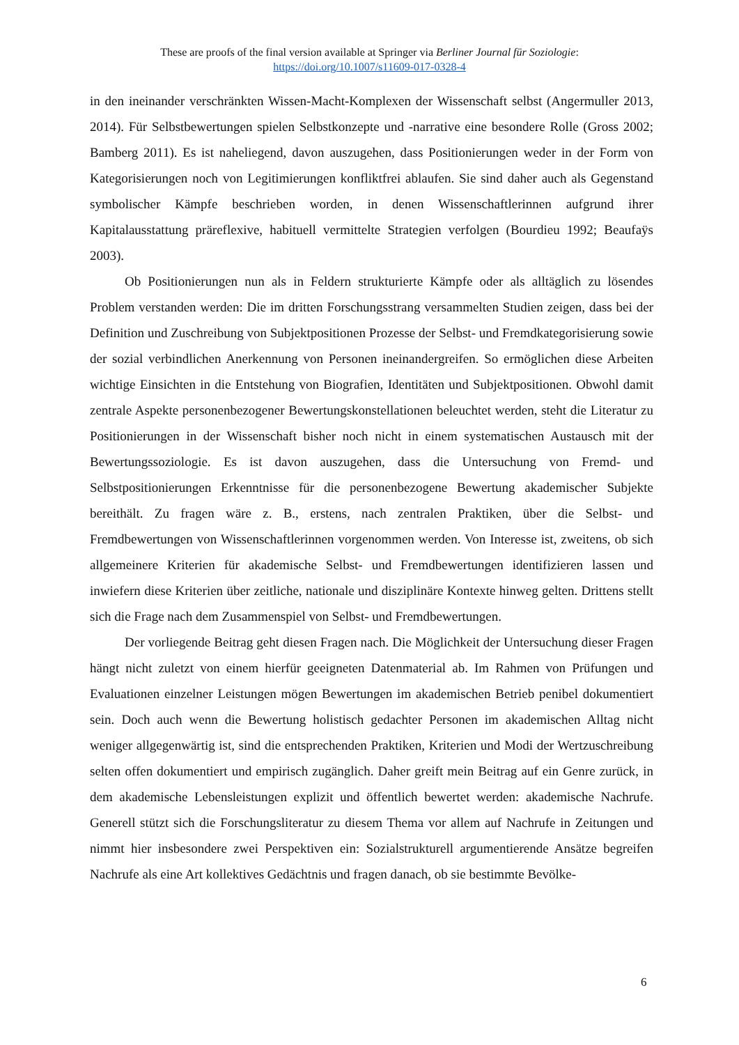These are proofs of the final version available at Springer via Berliner Journal für Soziologie:
https://doi.org/10.1007/s11609-017-0328-4
in den ineinander verschränkten Wissen-Macht-Komplexen der Wissenschaft selbst (Angermuller 2013, 2014). Für Selbstbewertungen spielen Selbstkonzepte und -narrative eine besondere Rolle (Gross 2002; Bamberg 2011). Es ist naheliegend, davon auszugehen, dass Positionierungen weder in der Form von Kategorisierungen noch von Legitimierungen konfliktfrei ablaufen. Sie sind daher auch als Gegenstand symbolischer Kämpfe beschrieben worden, in denen Wissenschaftlerinnen aufgrund ihrer Kapitalausstattung präreflexive, habituell vermittelte Strategien verfolgen (Bourdieu 1992; Beaufaÿs 2003).
Ob Positionierungen nun als in Feldern strukturierte Kämpfe oder als alltäglich zu lösendes Problem verstanden werden: Die im dritten Forschungsstrang versammelten Studien zeigen, dass bei der Definition und Zuschreibung von Subjektpositionen Prozesse der Selbst- und Fremdkategorisierung sowie der sozial verbindlichen Anerkennung von Personen ineinandergreifen. So ermöglichen diese Arbeiten wichtige Einsichten in die Entstehung von Biografien, Identitäten und Subjektpositionen. Obwohl damit zentrale Aspekte personenbezogener Bewertungskonstellationen beleuchtet werden, steht die Literatur zu Positionierungen in der Wissenschaft bisher noch nicht in einem systematischen Austausch mit der Bewertungssoziologie. Es ist davon auszugehen, dass die Untersuchung von Fremd- und Selbstpositionierungen Erkenntnisse für die personenbezogene Bewertung akademischer Subjekte bereithält. Zu fragen wäre z. B., erstens, nach zentralen Praktiken, über die Selbst- und Fremdbewertungen von Wissenschaftlerinnen vorgenommen werden. Von Interesse ist, zweitens, ob sich allgemeinere Kriterien für akademische Selbst- und Fremdbewertungen identifizieren lassen und inwiefern diese Kriterien über zeitliche, nationale und disziplinäre Kontexte hinweg gelten. Drittens stellt sich die Frage nach dem Zusammenspiel von Selbst- und Fremdbewertungen.
Der vorliegende Beitrag geht diesen Fragen nach. Die Möglichkeit der Untersuchung dieser Fragen hängt nicht zuletzt von einem hierfür geeigneten Datenmaterial ab. Im Rahmen von Prüfungen und Evaluationen einzelner Leistungen mögen Bewertungen im akademischen Betrieb penibel dokumentiert sein. Doch auch wenn die Bewertung holistisch gedachter Personen im akademischen Alltag nicht weniger allgegenwärtig ist, sind die entsprechenden Praktiken, Kriterien und Modi der Wertzuschreibung selten offen dokumentiert und empirisch zugänglich. Daher greift mein Beitrag auf ein Genre zurück, in dem akademische Lebensleistungen explizit und öffentlich bewertet werden: akademische Nachrufe. Generell stützt sich die Forschungsliteratur zu diesem Thema vor allem auf Nachrufe in Zeitungen und nimmt hier insbesondere zwei Perspektiven ein: Sozialstrukturell argumentierende Ansätze begreifen Nachrufe als eine Art kollektives Gedächtnis und fragen danach, ob sie bestimmte Bevölke-
6